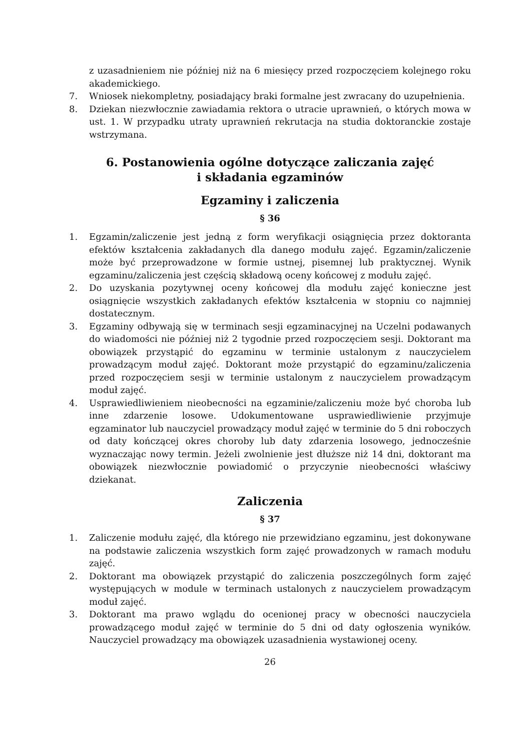z uzasadnieniem nie później niż na 6 miesięcy przed rozpoczęciem kolejnego roku akademickiego.
7. Wniosek niekompletny, posiadający braki formalne jest zwracany do uzupełnienia.
8. Dziekan niezwłocznie zawiadamia rektora o utracie uprawnień, o których mowa w ust. 1. W przypadku utraty uprawnień rekrutacja na studia doktoranckie zostaje wstrzymana.
6. Postanowienia ogólne dotyczące zaliczania zajęć
i składania egzaminów
Egzaminy i zaliczenia
§ 36
1. Egzamin/zaliczenie jest jedną z form weryfikacji osiągnięcia przez doktoranta efektów kształcenia zakładanych dla danego modułu zajęć. Egzamin/zaliczenie może być przeprowadzone w formie ustnej, pisemnej lub praktycznej. Wynik egzaminu/zaliczenia jest częścią składową oceny końcowej z modułu zajęć.
2. Do uzyskania pozytywnej oceny końcowej dla modułu zajęć konieczne jest osiągnięcie wszystkich zakładanych efektów kształcenia w stopniu co najmniej dostatecznym.
3. Egzaminy odbywają się w terminach sesji egzaminacyjnej na Uczelni podawanych do wiadomości nie później niż 2 tygodnie przed rozpoczęciem sesji. Doktorant ma obowiązek przystąpić do egzaminu w terminie ustalonym z nauczycielem prowadzącym moduł zajęć. Doktorant może przystąpić do egzaminu/zaliczenia przed rozpoczęciem sesji w terminie ustalonym z nauczycielem prowadzącym moduł zajęć.
4. Usprawiedliwieniem nieobecności na egzaminie/zaliczeniu może być choroba lub inne zdarzenie losowe. Udokumentowane usprawiedliwienie przyjmuje egzaminator lub nauczyciel prowadzący moduł zajęć w terminie do 5 dni roboczych od daty kończącej okres choroby lub daty zdarzenia losowego, jednocześnie wyznaczając nowy termin. Jeżeli zwolnienie jest dłuższe niż 14 dni, doktorant ma obowiązek niezwłocznie powiadomić o przyczynie nieobecności właściwy dziekanat.
Zaliczenia
§ 37
1. Zaliczenie modułu zajęć, dla którego nie przewidziano egzaminu, jest dokonywane na podstawie zaliczenia wszystkich form zajęć prowadzonych w ramach modułu zajęć.
2. Doktorant ma obowiązek przystąpić do zaliczenia poszczególnych form zajęć występujących w module w terminach ustalonych z nauczycielem prowadzącym moduł zajęć.
3. Doktorant ma prawo wglądu do ocenionej pracy w obecności nauczyciela prowadzącego moduł zajęć w terminie do 5 dni od daty ogłoszenia wyników. Nauczyciel prowadzący ma obowiązek uzasadnienia wystawionej oceny.
26